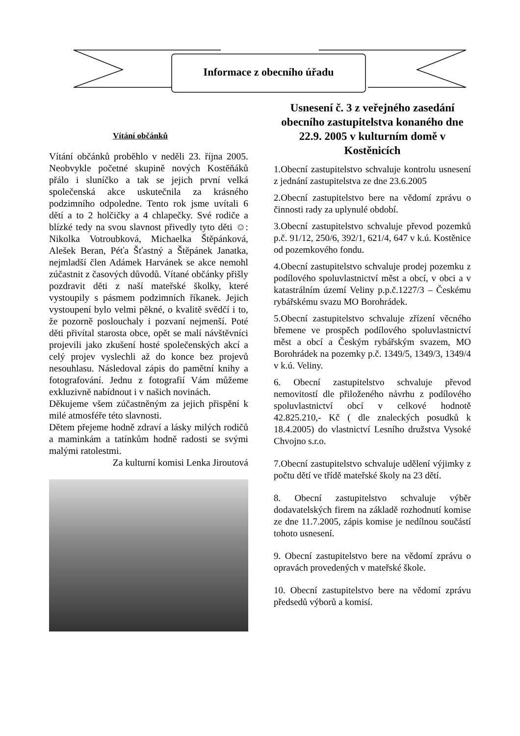Informace z obecního úřadu
Vítání občánků
Vítání občánků proběhlo v neděli 23. října 2005. Neobvykle početné skupině nových Kostěňáků přálo i sluníčko a tak se jejich první velká společenská akce uskutečnila za krásného podzimního odpoledne. Tento rok jsme uvítali 6 dětí a to 2 holčičky a 4 chlapečky. Své rodiče a blízké tedy na svou slavnost přivedly tyto děti ☺: Nikolka Votroubková, Michaelka Štěpánková, Alešek Beran, Péťa Šťastný a Štěpánek Janatka, nejmladší člen Adámek Harvánek se akce nemohl zúčastnit z časových důvodů. Vítané občánky přišly pozdravit děti z naší mateřské školky, které vystoupily s pásmem podzimních říkanek. Jejich vystoupení bylo velmi pěkné, o kvalitě svědčí i to, že pozorně poslouchaly i pozvaní nejmenší. Poté děti přivítal starosta obce, opět se malí návštěvníci projevili jako zkušení hosté společenských akcí a celý projev vyslechli až do konce bez projevů nesouhlasu. Následoval zápis do pamětní knihy a fotografování. Jednu z fotografií Vám můžeme exkluzivně nabídnout i v našich novinách.
Děkujeme všem zúčastněným za jejich přispění k milé atmosféře této slavnosti.
Dětem přejeme hodně zdraví a lásky milých rodičů a maminkám a tatínkům hodně radosti se svými malými ratolestmi.
Za kulturní komisi Lenka Jiroutová
Usnesení č. 3 z veřejného zasedání obecního zastupitelstva konaného dne 22.9. 2005 v kulturním domě v Kostěnicích
1.Obecní zastupitelstvo schvaluje kontrolu usnesení z jednání zastupitelstva ze dne 23.6.2005
2.Obecní zastupitelstvo bere na vědomí zprávu o činnosti rady za uplynulé období.
3.Obecní zastupitelstvo schvaluje převod pozemků p.č. 91/12, 250/6, 392/1, 621/4, 647 v k.ú. Kostěnice od pozemkového fondu.
4.Obecní zastupitelstvo schvaluje prodej pozemku z podílového spoluvlastnictví měst a obcí, v obci a v katastrálním území Veliny p.p.č.1227/3 – Českému rybářskému svazu MO Borohrádek.
5.Obecní zastupitelstvo schvaluje zřízení věcného břemene ve prospěch podílového spoluvlastnictví měst a obcí a Českým rybářským svazem, MO Borohrádek na pozemky p.č. 1349/5, 1349/3, 1349/4 v k.ú. Veliny.
6. Obecní zastupitelstvo schvaluje převod nemovitostí dle přiloženého návrhu z podílového spoluvlastnictví obcí v celkové hodnotě 42.825.210,- Kč ( dle znaleckých posudků k 18.4.2005) do vlastnictví Lesního družstva Vysoké Chvojno s.r.o.
7.Obecní zastupitelstvo schvaluje udělení výjimky z počtu dětí ve třídě mateřské školy na 23 dětí.
8. Obecní zastupitelstvo schvaluje výběr dodavatelských firem na základě rozhodnutí komise ze dne 11.7.2005, zápis komise je nedílnou součástí tohoto usnesení.
9. Obecní zastupitelstvo bere na vědomí zprávu o opravách provedených v mateřské škole.
10. Obecní zastupitelstvo bere na vědomí zprávu předsedů výborů a komisí.